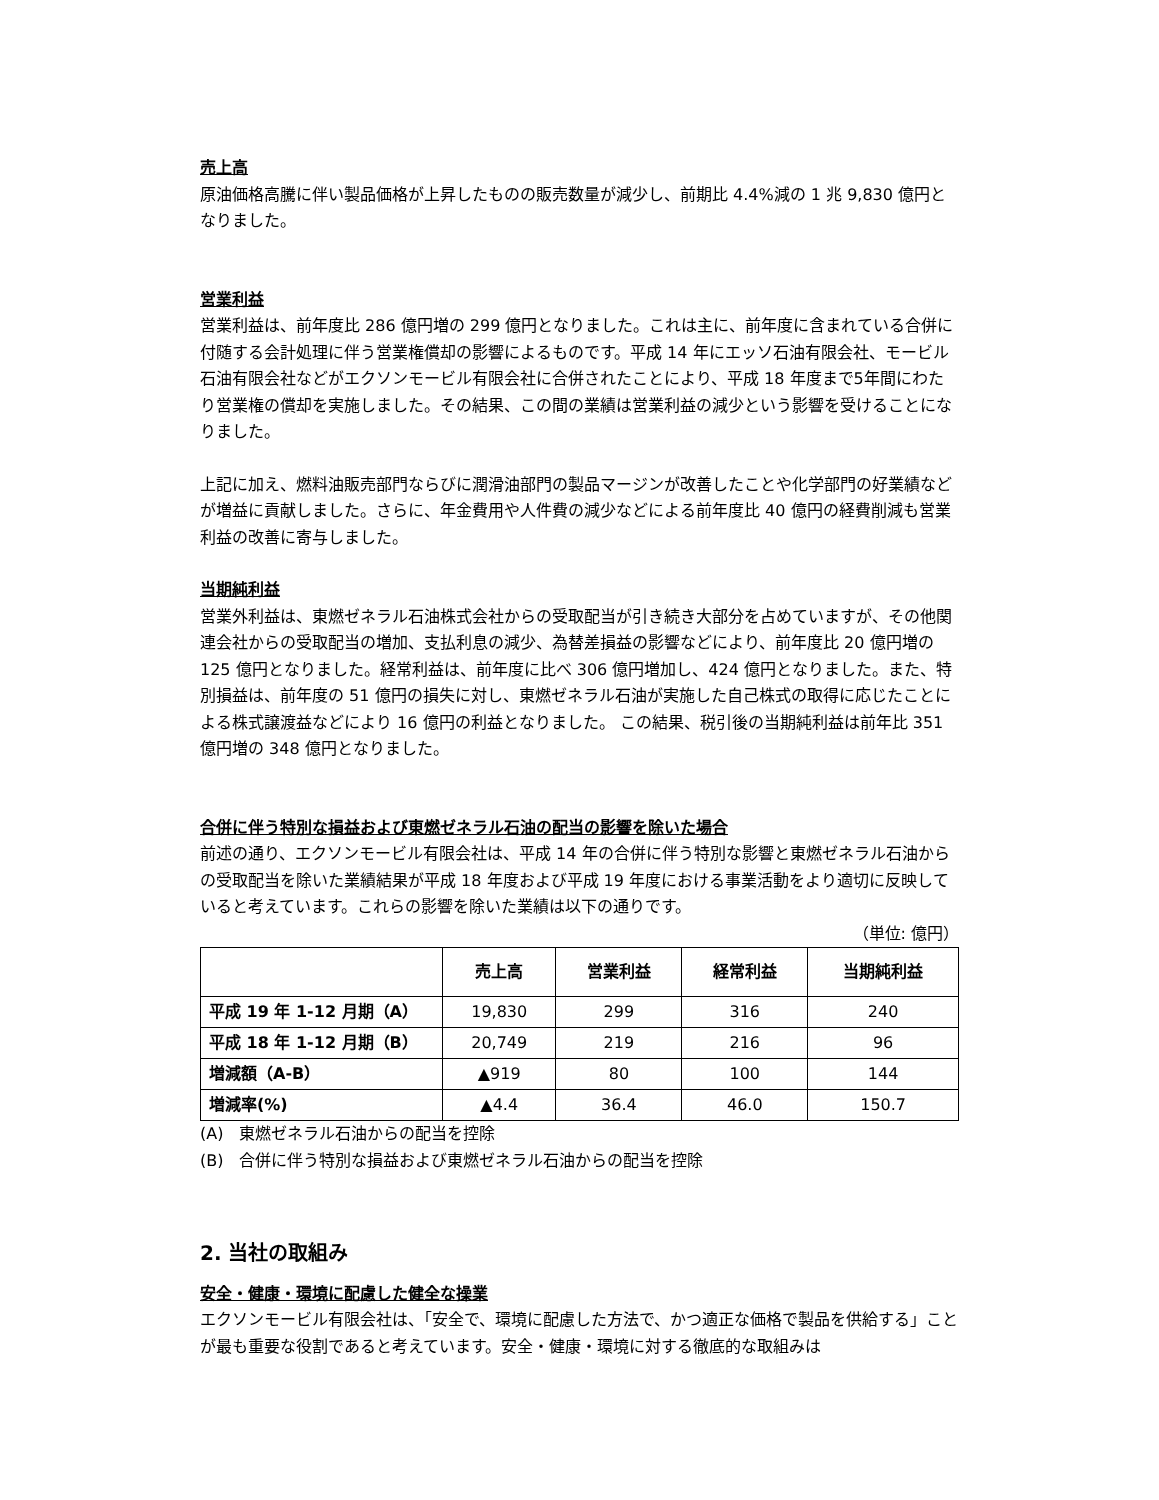売上高
原油価格高騰に伴い製品価格が上昇したものの販売数量が減少し、前期比 4.4%減の 1 兆 9,830 億円となりました。
営業利益
営業利益は、前年度比 286 億円増の 299 億円となりました。これは主に、前年度に含まれている合併に付随する会計処理に伴う営業権償却の影響によるものです。平成 14 年にエッソ石油有限会社、モービル石油有限会社などがエクソンモービル有限会社に合併されたことにより、平成 18 年度まで5年間にわたり営業権の償却を実施しました。その結果、この間の業績は営業利益の減少という影響を受けることになりました。
上記に加え、燃料油販売部門ならびに潤滑油部門の製品マージンが改善したことや化学部門の好業績などが増益に貢献しました。さらに、年金費用や人件費の減少などによる前年度比 40 億円の経費削減も営業利益の改善に寄与しました。
当期純利益
営業外利益は、東燃ゼネラル石油株式会社からの受取配当が引き続き大部分を占めていますが、その他関連会社からの受取配当の増加、支払利息の減少、為替差損益の影響などにより、前年度比 20 億円増の 125 億円となりました。経常利益は、前年度に比べ 306 億円増加し、424 億円となりました。また、特別損益は、前年度の 51 億円の損失に対し、東燃ゼネラル石油が実施した自己株式の取得に応じたことによる株式譲渡益などにより 16 億円の利益となりました。 この結果、税引後の当期純利益は前年比 351 億円増の 348 億円となりました。
合併に伴う特別な損益および東燃ゼネラル石油の配当の影響を除いた場合
前述の通り、エクソンモービル有限会社は、平成 14 年の合併に伴う特別な影響と東燃ゼネラル石油からの受取配当を除いた業績結果が平成 18 年度および平成 19 年度における事業活動をより適切に反映していると考えています。これらの影響を除いた業績は以下の通りです。
（単位: 億円）
| | 売上高 | 営業利益 | 経常利益 | 当期純利益 |
| --- | --- | --- | --- | --- |
| 平成 19 年 1-12 月期（A） | 19,830 | 299 | 316 | 240 |
| 平成 18 年 1-12 月期（B） | 20,749 | 219 | 216 | 96 |
| 増減額（A-B） | ▲919 | 80 | 100 | 144 |
| 増減率(%) | ▲4.4 | 36.4 | 46.0 | 150.7 |
(A)　東燃ゼネラル石油からの配当を控除
(B)　合併に伴う特別な損益および東燃ゼネラル石油からの配当を控除
2. 当社の取組み
安全・健康・環境に配慮した健全な操業
エクソンモービル有限会社は、「安全で、環境に配慮した方法で、かつ適正な価格で製品を供給する」ことが最も重要な役割であると考えています。安全・健康・環境に対する徹底的な取組みは